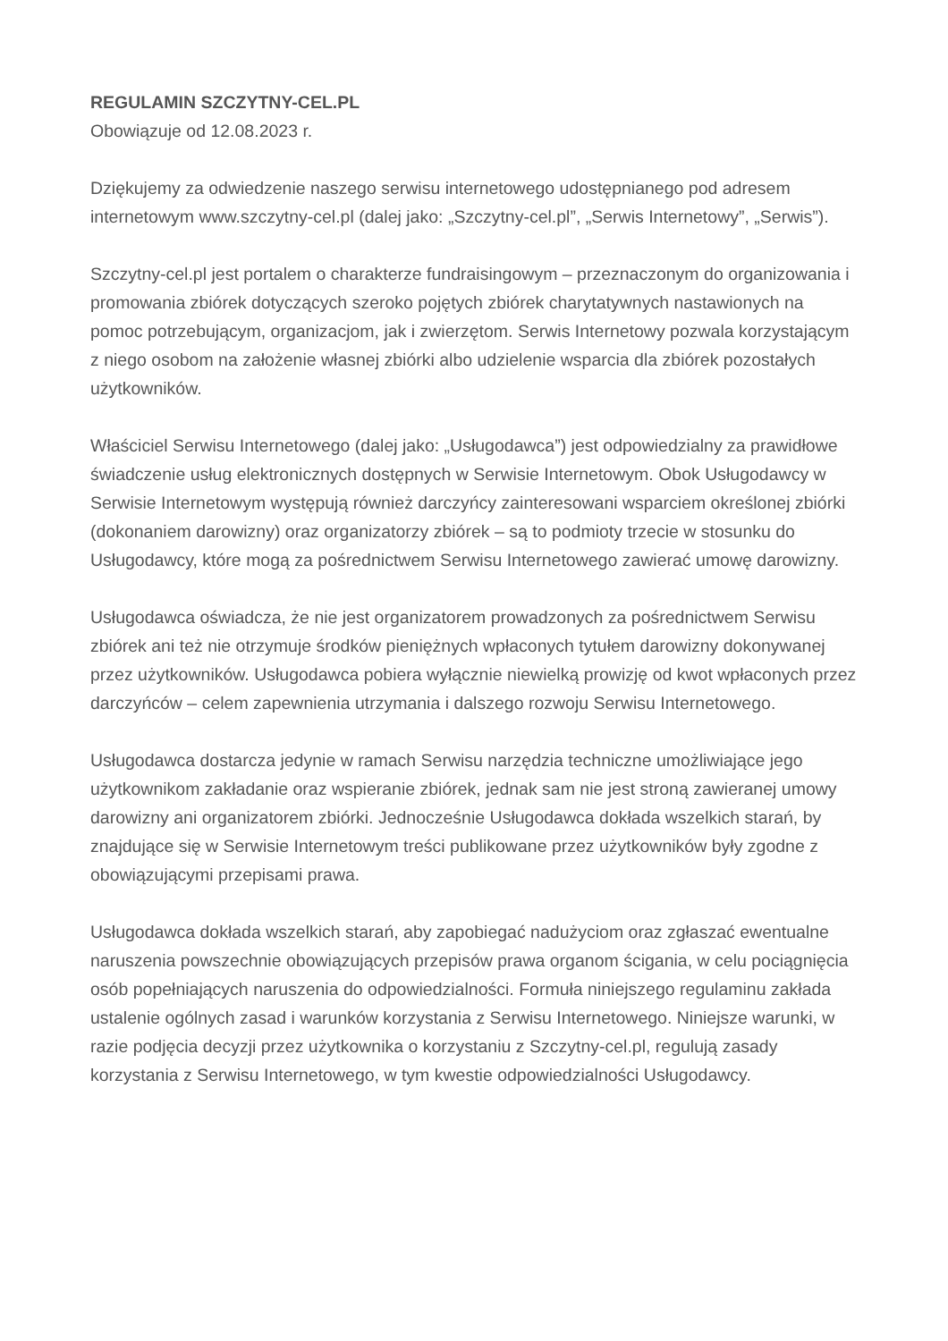REGULAMIN SZCZYTNY-CEL.PL
Obowiązuje od 12.08.2023 r.
Dziękujemy za odwiedzenie naszego serwisu internetowego udostępnianego pod adresem internetowym www.szczytny-cel.pl (dalej jako: „Szczytny-cel.pl”, „Serwis Internetowy”, „Serwis”).
Szczytny-cel.pl jest portalem o charakterze fundraisingowym – przeznaczonym do organizowania i promowania zbiórek dotyczących szeroko pojętych zbiórek charytatywnych nastawionych na pomoc potrzebującym, organizacjom, jak i zwierzętom. Serwis Internetowy pozwala korzystającym z niego osobom na założenie własnej zbiórki albo udzielenie wsparcia dla zbiórek pozostałych użytkowników.
Właściciel Serwisu Internetowego (dalej jako: „Usługodawca”) jest odpowiedzialny za prawidłowe świadczenie usług elektronicznych dostępnych w Serwisie Internetowym. Obok Usługodawcy w Serwisie Internetowym występują również darczyńcy zainteresowani wsparciem określonej zbiórki (dokonaniem darowizny) oraz organizatorzy zbiórek – są to podmioty trzecie w stosunku do Usługodawcy, które mogą za pośrednictwem Serwisu Internetowego zawierać umowę darowizny.
Usługodawca oświadcza, że nie jest organizatorem prowadzonych za pośrednictwem Serwisu zbiórek ani też nie otrzymuje środków pieniężnych wpłaconych tytułem darowizny dokonywanej przez użytkowników. Usługodawca pobiera wyłącznie niewielką prowizję od kwot wpłaconych przez darczyńców – celem zapewnienia utrzymania i dalszego rozwoju Serwisu Internetowego.
Usługodawca dostarcza jedynie w ramach Serwisu narzędzia techniczne umożliwiające jego użytkownikom zakładanie oraz wspieranie zbiórek, jednak sam nie jest stroną zawieranej umowy darowizny ani organizatorem zbiórki. Jednocześnie Usługodawca dokłada wszelkich starań, by znajdujące się w Serwisie Internetowym treści publikowane przez użytkowników były zgodne z obowiązującymi przepisami prawa.
Usługodawca dokłada wszelkich starań, aby zapobiegać nadużyciom oraz zgłaszać ewentualne naruszenia powszechnie obowiązujących przepisów prawa organom ścigania, w celu pociągnięcia osób popełniających naruszenia do odpowiedzialności. Formuła niniejszego regulaminu zakłada ustalenie ogólnych zasad i warunków korzystania z Serwisu Internetowego. Niniejsze warunki, w razie podjęcia decyzji przez użytkownika o korzystaniu z Szczytny-cel.pl, regulują zasady korzystania z Serwisu Internetowego, w tym kwestie odpowiedzialności Usługodawcy.